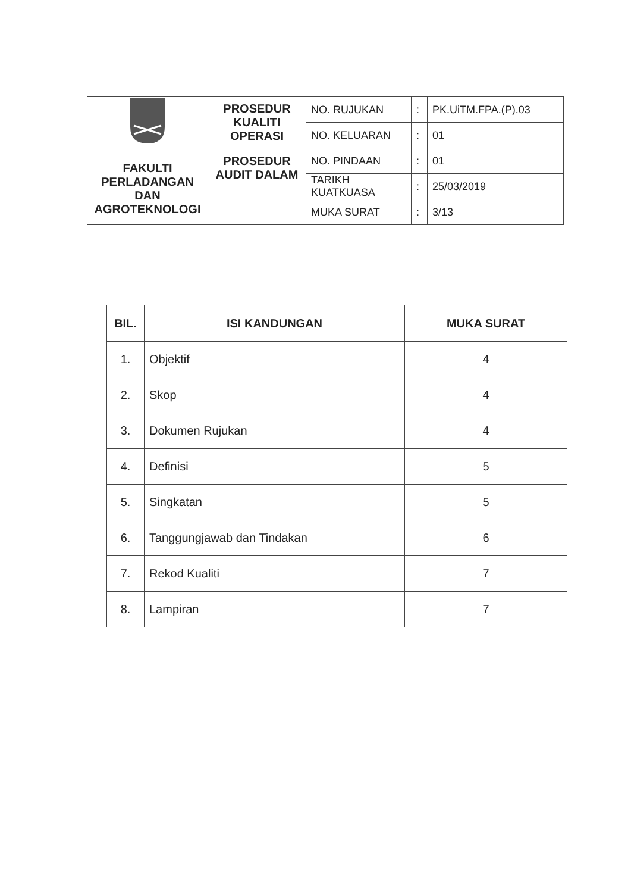| FAKULTI PERLADANGAN DAN AGROTEKNOLOGI | PROSEDUR KUALITI OPERASI | NO. RUJUKAN | : | PK.UiTM.FPA.(P).03 |
| | | NO. KELUARAN | : | 01 |
| | PROSEDUR AUDIT DALAM | NO. PINDAAN | : | 01 |
| | | TARIKH KUATKUASA | : | 25/03/2019 |
| | | MUKA SURAT | : | 3/13 |
| BIL. | ISI KANDUNGAN | MUKA SURAT |
| --- | --- | --- |
| 1. | Objektif | 4 |
| 2. | Skop | 4 |
| 3. | Dokumen Rujukan | 4 |
| 4. | Definisi | 5 |
| 5. | Singkatan | 5 |
| 6. | Tanggungjawab dan Tindakan | 6 |
| 7. | Rekod Kualiti | 7 |
| 8. | Lampiran | 7 |